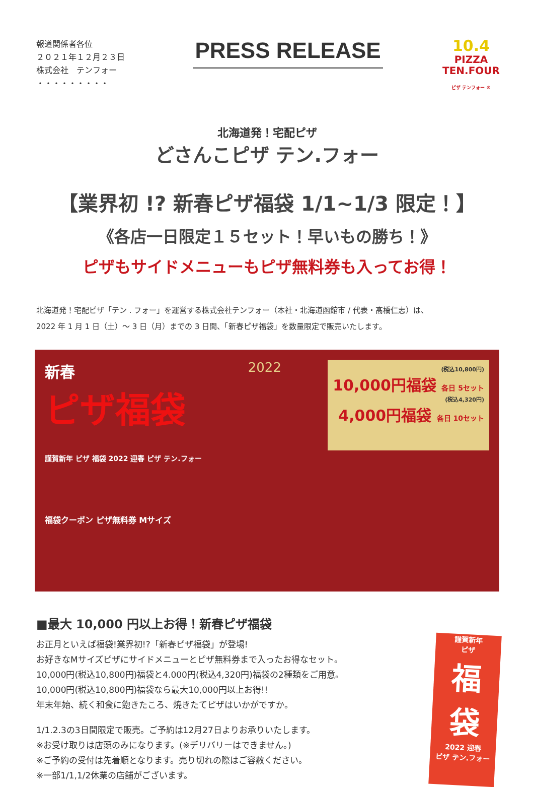報道関係者各位
２０２１年１２月２３日
株式会社　テンフォー
・・・・・・・・・
PRESS RELEASE
10.4
PIZZA TEN.FOUR
ピザ テンフォー ®
北海道発！宅配ピザ
どさんこピザ テン.フォー
【業界初 !? 新春ピザ福袋 1/1~1/3 限定！】
《各店一日限定１５セット！早いもの勝ち！》
ピザもサイドメニューもピザ無料券も入ってお得！
北海道発！宅配ピザ「テン . フォー」を運営する株式会社テンフォー（本社・北海道函館市 / 代表・髙橋仁志）は、
2022 年 1 月 1 日（土）～ 3 日（月）までの 3 日間、「新春ピザ福袋」を数量限定で販売いたします。
新春
ピザ福袋
謹賀新年 ピザ 福袋 2022 迎春 ピザ テン.フォー
福袋クーポン ピザ無料券 Mサイズ
2022
(税込10,800円)
10,000円福袋 各日 5セット
(税込4,320円)
4,000円福袋 各日 10セット
■最大 10,000 円以上お得！新春ピザ福袋
お正月といえば福袋!業界初!?「新春ピザ福袋」が登場!
お好きなMサイズピザにサイドメニューとピザ無料券まで入ったお得なセット。
10,000円(税込10,800円)福袋と4.000円(税込4,320円)福袋の2種類をご用意。
10,000円(税込10,800円)福袋なら最大10,000円以上お得!!
年末年始、続く和食に飽きたころ、焼きたてピザはいかがですか。
1/1.2.3の3日間限定で販売。ご予約は12月27日よりお承りいたします。
※お受け取りは店頭のみになります。(※デリバリーはできません。)
※ご予約の受付は先着順となります。売り切れの際はご容赦ください。
※一部1/1,1/2休業の店舗がございます。
謹賀新年
ピザ
福
袋
2022 迎春
ピザ テン.フォー